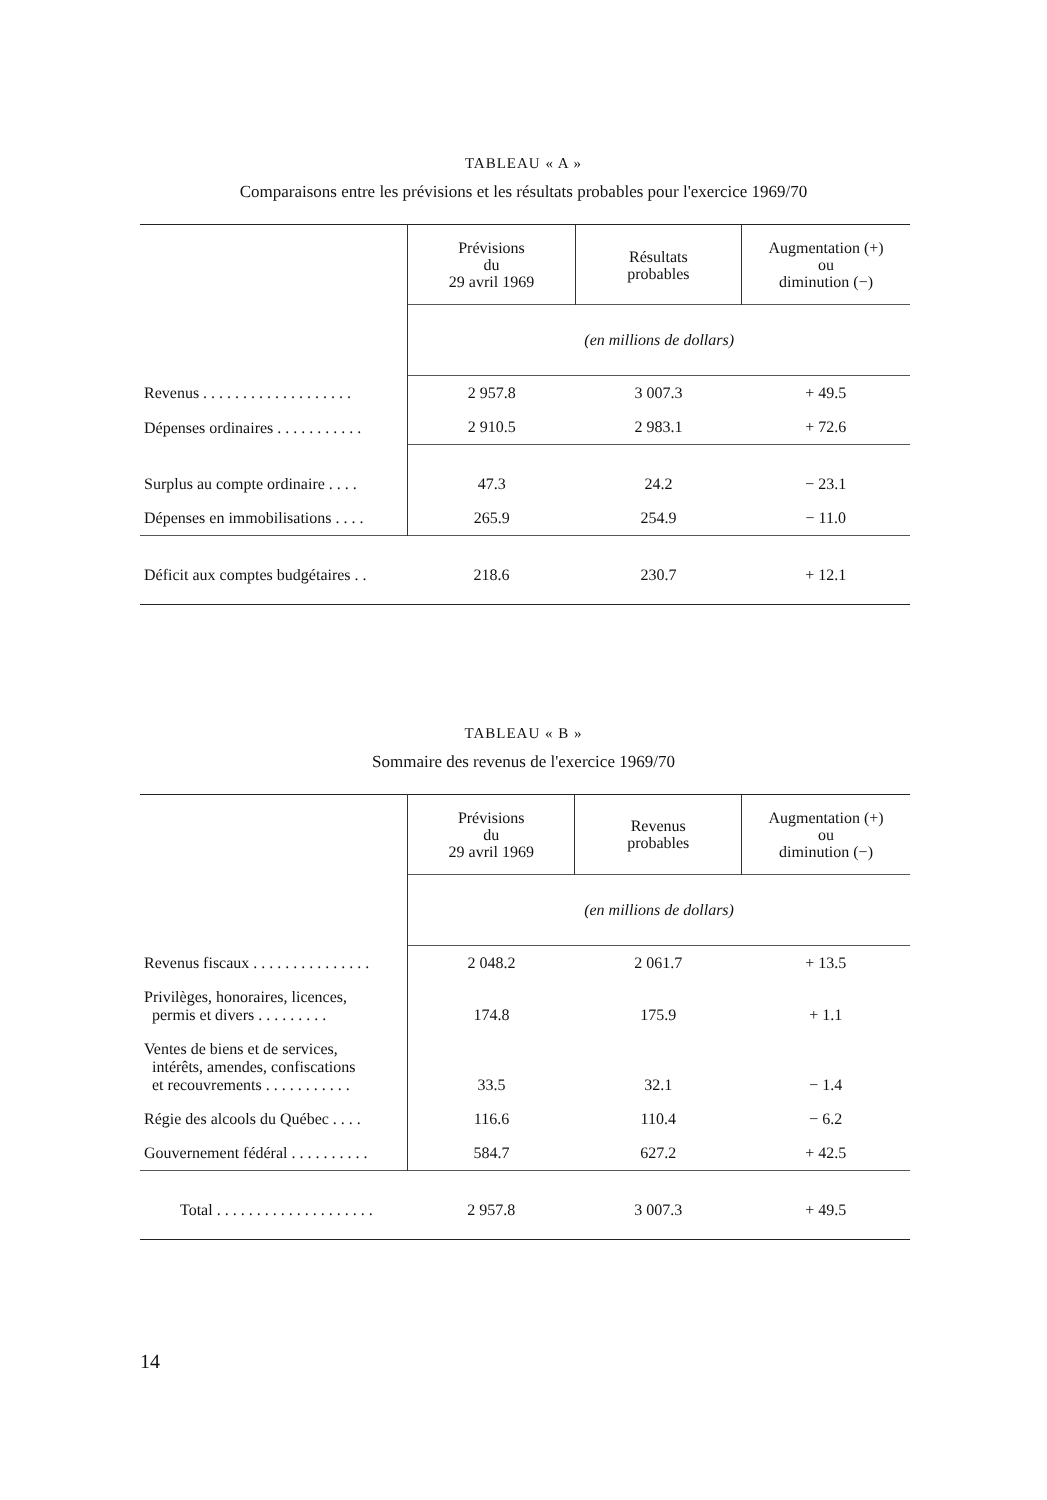TABLEAU « A »
Comparaisons entre les prévisions et les résultats probables pour l'exercice 1969/70
| | Prévisions du 29 avril 1969 | Résultats probables | Augmentation (+) ou diminution (−) |
| --- | --- | --- | --- |
| | (en millions de dollars) | | |
| Revenus . . . . . . . . . . . . . . . . . . . | 2 957.8 | 3 007.3 | + 49.5 |
| Dépenses ordinaires . . . . . . . . . . . | 2 910.5 | 2 983.1 | + 72.6 |
| Surplus au compte ordinaire . . . . | 47.3 | 24.2 | − 23.1 |
| Dépenses en immobilisations . . . . | 265.9 | 254.9 | − 11.0 |
| Déficit aux comptes budgétaires . . | 218.6 | 230.7 | + 12.1 |
TABLEAU « B »
Sommaire des revenus de l'exercice 1969/70
| | Prévisions du 29 avril 1969 | Revenus probables | Augmentation (+) ou diminution (−) |
| --- | --- | --- | --- |
| | (en millions de dollars) | | |
| Revenus fiscaux . . . . . . . . . . . . . . . | 2 048.2 | 2 061.7 | + 13.5 |
| Privilèges, honoraires, licences, permis et divers . . . . . . . . . | 174.8 | 175.9 | + 1.1 |
| Ventes de biens et de services, intérêts, amendes, confiscations et recouvrements . . . . . . . . . . . | 33.5 | 32.1 | − 1.4 |
| Régie des alcools du Québec . . . . | 116.6 | 110.4 | − 6.2 |
| Gouvernement fédéral . . . . . . . . . . | 584.7 | 627.2 | + 42.5 |
| Total . . . . . . . . . . . . . . . . . . . . | 2 957.8 | 3 007.3 | + 49.5 |
14